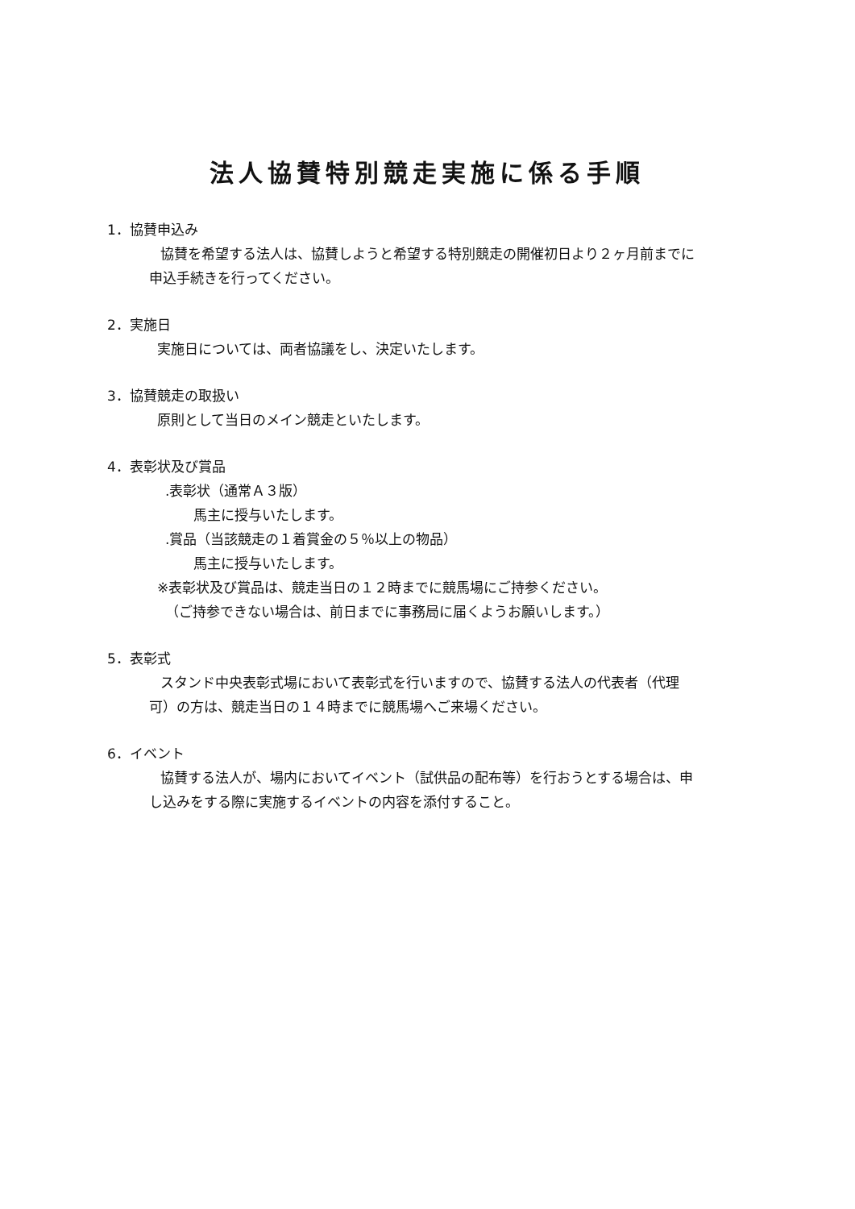法人協賛特別競走実施に係る手順
1．協賛申込み
協賛を希望する法人は、協賛しようと希望する特別競走の開催初日より２ヶ月前までに申込手続きを行ってください。
2．実施日
実施日については、両者協議をし、決定いたします。
3．協賛競走の取扱い
原則として当日のメイン競走といたします。
4．表彰状及び賞品
.表彰状（通常Ａ３版）
馬主に授与いたします。
.賞品（当該競走の１着賞金の５％以上の物品）
馬主に授与いたします。
※表彰状及び賞品は、競走当日の１２時までに競馬場にご持参ください。
（ご持参できない場合は、前日までに事務局に届くようお願いします。）
5．表彰式
スタンド中央表彰式場において表彰式を行いますので、協賛する法人の代表者（代理可）の方は、競走当日の１４時までに競馬場へご来場ください。
6．イベント
協賛する法人が、場内においてイベント（試供品の配布等）を行おうとする場合は、申し込みをする際に実施するイベントの内容を添付すること。